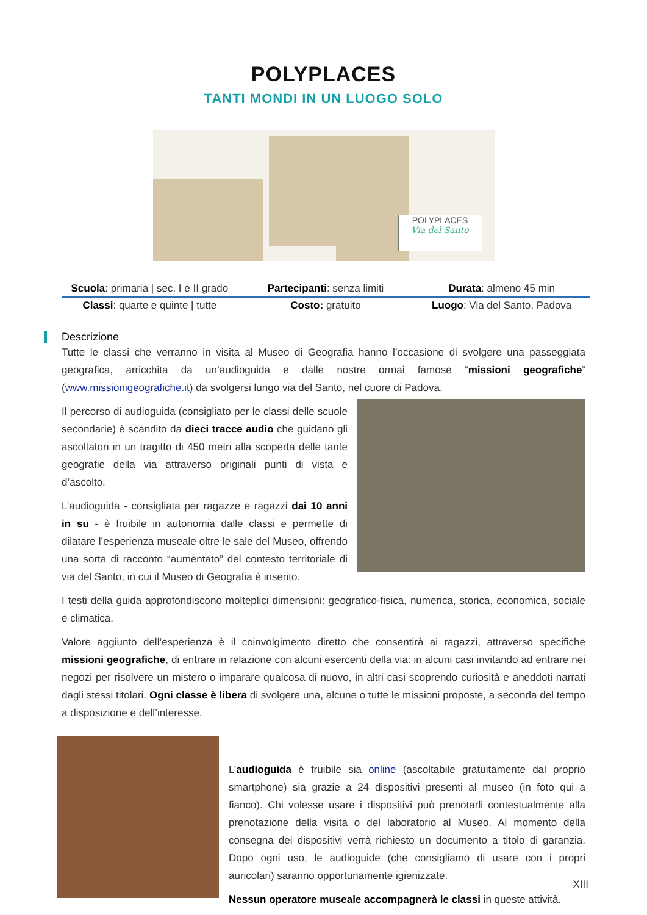POLYPLACES
TANTI MONDI IN UN LUOGO SOLO
POLYPLACES
Via del Santo
| Scuola : primaria / sec. I e II grado | Partecipanti : senza limiti | Durata : almeno 45 min |
| Classi : quarte e quinte / tutte | Costo: gratuito | Luogo : Via del Santo, Padova |
Descrizione
Tutte le classi che verranno in visita al Museo di Geografia hanno l’occasione di svolgere una passeggiata geografica, arricchita da un’audioguida e dalle nostre ormai famose “missioni geografiche” (www.missionigeografiche.it) da svolgersi lungo via del Santo, nel cuore di Padova.
Il percorso di audioguida (consigliato per le classi delle scuole secondarie) è scandito da dieci tracce audio che guidano gli ascoltatori in un tragitto di 450 metri alla scoperta delle tante geografie della via attraverso originali punti di vista e d’ascolto.
L’audioguida - consigliata per ragazze e ragazzi dai 10 anni in su - è fruibile in autonomia dalle classi e permette di dilatare l’esperienza museale oltre le sale del Museo, offrendo una sorta di racconto “aumentato” del contesto territoriale di via del Santo, in cui il Museo di Geografia è inserito.
I testi della guida approfondiscono molteplici dimensioni: geografico-fisica, numerica, storica, economica, sociale e climatica.
Valore aggiunto dell’esperienza è il coinvolgimento diretto che consentirà ai ragazzi, attraverso specifiche missioni geografiche, di entrare in relazione con alcuni esercenti della via: in alcuni casi invitando ad entrare nei negozi per risolvere un mistero o imparare qualcosa di nuovo, in altri casi scoprendo curiosità e aneddoti narrati dagli stessi titolari. Ogni classe è libera di svolgere una, alcune o tutte le missioni proposte, a seconda del tempo a disposizione e dell’interesse.
L’audioguida è fruibile sia online (ascoltabile gratuitamente dal proprio smartphone) sia grazie a 24 dispositivi presenti al museo (in foto qui a fianco). Chi volesse usare i dispositivi può prenotarli contestualmente alla prenotazione della visita o del laboratorio al Museo. Al momento della consegna dei dispositivi verrà richiesto un documento a titolo di garanzia. Dopo ogni uso, le audioguide (che consigliamo di usare con i propri auricolari) saranno opportunamente igienizzate.
Nessun operatore museale accompagnerà le classi in queste attività.
XIII